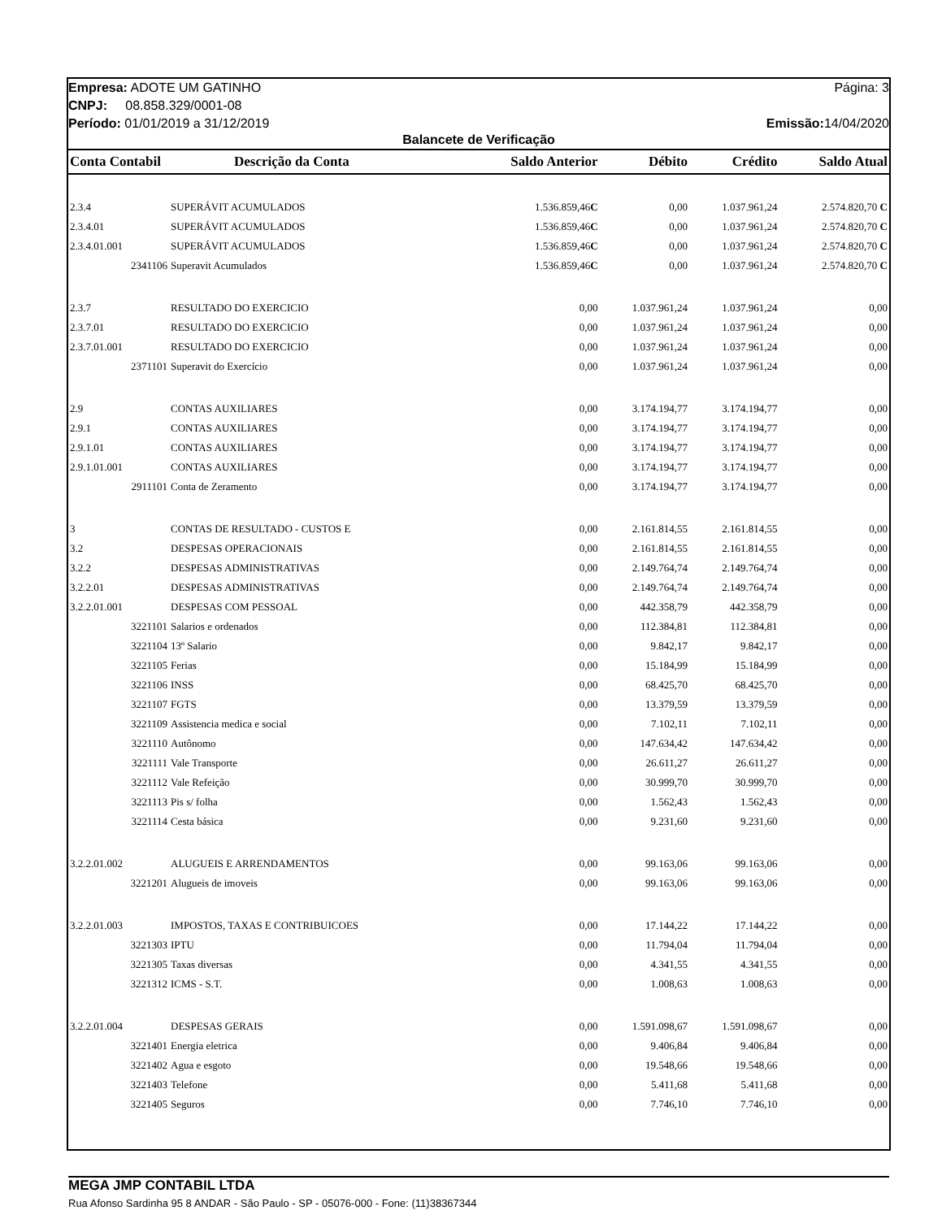Empresa: ADOTE UM GATINHO Página: 3
CNPJ: 08.858.329/0001-08
Período: 01/01/2019 a 31/12/2019 Emissão: 14/04/2020
Balancete de Verificação
| Conta Contabil | Descrição da Conta | Saldo Anterior | Débito | Crédito | Saldo Atual |
| --- | --- | --- | --- | --- | --- |
| 2.3.4 | SUPERÁVIT ACUMULADOS | 1.536.859,46 C | 0,00 | 1.037.961,24 | 2.574.820,70 C |
| 2.3.4.01 | SUPERÁVIT ACUMULADOS | 1.536.859,46 C | 0,00 | 1.037.961,24 | 2.574.820,70 C |
| 2.3.4.01.001 | SUPERÁVIT ACUMULADOS | 1.536.859,46 C | 0,00 | 1.037.961,24 | 2.574.820,70 C |
| 2341106 | Superavit Acumulados | 1.536.859,46 C | 0,00 | 1.037.961,24 | 2.574.820,70 C |
| 2.3.7 | RESULTADO DO EXERCICIO | 0,00 | 1.037.961,24 | 1.037.961,24 | 0,00 |
| 2.3.7.01 | RESULTADO DO EXERCICIO | 0,00 | 1.037.961,24 | 1.037.961,24 | 0,00 |
| 2.3.7.01.001 | RESULTADO DO EXERCICIO | 0,00 | 1.037.961,24 | 1.037.961,24 | 0,00 |
| 2371101 | Superavit do Exercício | 0,00 | 1.037.961,24 | 1.037.961,24 | 0,00 |
| 2.9 | CONTAS AUXILIARES | 0,00 | 3.174.194,77 | 3.174.194,77 | 0,00 |
| 2.9.1 | CONTAS AUXILIARES | 0,00 | 3.174.194,77 | 3.174.194,77 | 0,00 |
| 2.9.1.01 | CONTAS AUXILIARES | 0,00 | 3.174.194,77 | 3.174.194,77 | 0,00 |
| 2.9.1.01.001 | CONTAS AUXILIARES | 0,00 | 3.174.194,77 | 3.174.194,77 | 0,00 |
| 2911101 | Conta de Zeramento | 0,00 | 3.174.194,77 | 3.174.194,77 | 0,00 |
| 3 | CONTAS DE RESULTADO - CUSTOS E | 0,00 | 2.161.814,55 | 2.161.814,55 | 0,00 |
| 3.2 | DESPESAS OPERACIONAIS | 0,00 | 2.161.814,55 | 2.161.814,55 | 0,00 |
| 3.2.2 | DESPESAS ADMINISTRATIVAS | 0,00 | 2.149.764,74 | 2.149.764,74 | 0,00 |
| 3.2.2.01 | DESPESAS ADMINISTRATIVAS | 0,00 | 2.149.764,74 | 2.149.764,74 | 0,00 |
| 3.2.2.01.001 | DESPESAS COM PESSOAL | 0,00 | 442.358,79 | 442.358,79 | 0,00 |
| 3221101 | Salarios e ordenados | 0,00 | 112.384,81 | 112.384,81 | 0,00 |
| 3221104 | 13º Salario | 0,00 | 9.842,17 | 9.842,17 | 0,00 |
| 3221105 | Ferias | 0,00 | 15.184,99 | 15.184,99 | 0,00 |
| 3221106 | INSS | 0,00 | 68.425,70 | 68.425,70 | 0,00 |
| 3221107 | FGTS | 0,00 | 13.379,59 | 13.379,59 | 0,00 |
| 3221109 | Assistencia medica e social | 0,00 | 7.102,11 | 7.102,11 | 0,00 |
| 3221110 | Autônomo | 0,00 | 147.634,42 | 147.634,42 | 0,00 |
| 3221111 | Vale Transporte | 0,00 | 26.611,27 | 26.611,27 | 0,00 |
| 3221112 | Vale Refeição | 0,00 | 30.999,70 | 30.999,70 | 0,00 |
| 3221113 | Pis s/ folha | 0,00 | 1.562,43 | 1.562,43 | 0,00 |
| 3221114 | Cesta básica | 0,00 | 9.231,60 | 9.231,60 | 0,00 |
| 3.2.2.01.002 | ALUGUEIS E ARRENDAMENTOS | 0,00 | 99.163,06 | 99.163,06 | 0,00 |
| 3221201 | Alugueis de imoveis | 0,00 | 99.163,06 | 99.163,06 | 0,00 |
| 3.2.2.01.003 | IMPOSTOS, TAXAS E CONTRIBUICOES | 0,00 | 17.144,22 | 17.144,22 | 0,00 |
| 3221303 | IPTU | 0,00 | 11.794,04 | 11.794,04 | 0,00 |
| 3221305 | Taxas diversas | 0,00 | 4.341,55 | 4.341,55 | 0,00 |
| 3221312 | ICMS - S.T. | 0,00 | 1.008,63 | 1.008,63 | 0,00 |
| 3.2.2.01.004 | DESPESAS GERAIS | 0,00 | 1.591.098,67 | 1.591.098,67 | 0,00 |
| 3221401 | Energia eletrica | 0,00 | 9.406,84 | 9.406,84 | 0,00 |
| 3221402 | Agua e esgoto | 0,00 | 19.548,66 | 19.548,66 | 0,00 |
| 3221403 | Telefone | 0,00 | 5.411,68 | 5.411,68 | 0,00 |
| 3221405 | Seguros | 0,00 | 7.746,10 | 7.746,10 | 0,00 |
MEGA JMP CONTABIL LTDA
Rua Afonso Sardinha 95 8 ANDAR - São Paulo - SP - 05076-000 - Fone: (11)38367344